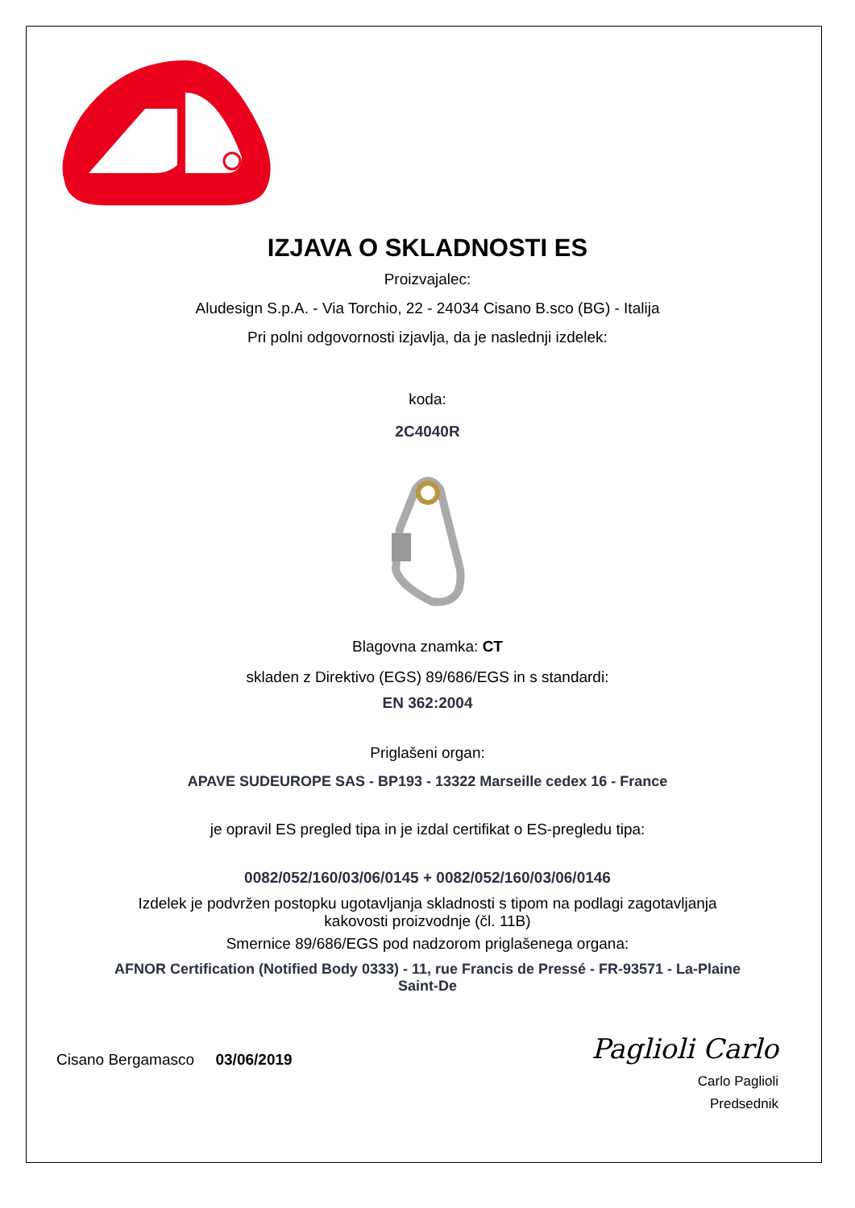IZJAVA O SKLADNOSTI ES
Proizvajalec:
Aludesign S.p.A. - Via Torchio, 22 - 24034 Cisano B.sco (BG) - Italija
Pri polni odgovornosti izjavlja, da je naslednji izdelek:
koda:
2C4040R
Blagovna znamka: CT
skladen z Direktivo (EGS) 89/686/EGS in s standardi:
EN 362:2004
Priglašeni organ:
APAVE SUDEUROPE SAS - BP193 - 13322 Marseille cedex 16 - France
je opravil ES pregled tipa in je izdal certifikat o ES-pregledu tipa:
0082/052/160/03/06/0145 + 0082/052/160/03/06/0146
Izdelek je podvržen postopku ugotavljanja skladnosti s tipom na podlagi zagotavljanja
kakovosti proizvodnje (čl. 11B)
Smernice 89/686/EGS pod nadzorom priglašenega organa:
AFNOR Certification (Notified Body 0333) - 11, rue Francis de Pressé - FR-93571 - La-Plaine
Saint-De
Cisano Bergamasco 03/06/2019
Paglioli Carlo
Carlo Paglioli
Predsednik